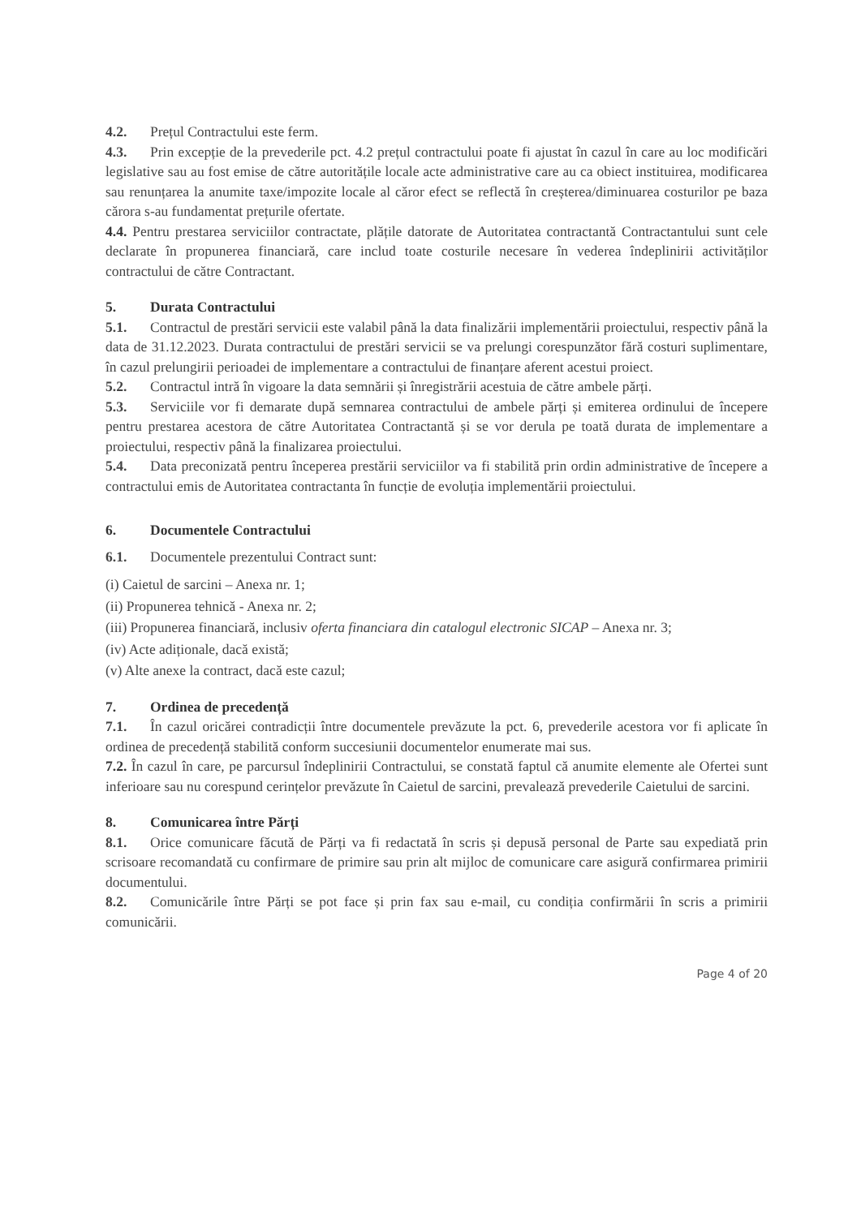4.2. Prețul Contractului este ferm.
4.3. Prin excepție de la prevederile pct. 4.2 prețul contractului poate fi ajustat în cazul în care au loc modificări legislative sau au fost emise de către autoritățile locale acte administrative care au ca obiect instituirea, modificarea sau renunțarea la anumite taxe/impozite locale al căror efect se reflectă în creșterea/diminuarea costurilor pe baza cărora s-au fundamentat prețurile ofertate.
4.4. Pentru prestarea serviciilor contractate, plățile datorate de Autoritatea contractantă Contractantului sunt cele declarate în propunerea financiară, care includ toate costurile necesare în vederea îndeplinirii activităților contractului de către Contractant.
5. Durata Contractului
5.1. Contractul de prestări servicii este valabil până la data finalizării implementării proiectului, respectiv până la data de 31.12.2023. Durata contractului de prestări servicii se va prelungi corespunzător fără costuri suplimentare, în cazul prelungirii perioadei de implementare a contractului de finanțare aferent acestui proiect.
5.2. Contractul intră în vigoare la data semnării și înregistrării acestuia de către ambele părți.
5.3. Serviciile vor fi demarate după semnarea contractului de ambele părți și emiterea ordinului de începere pentru prestarea acestora de către Autoritatea Contractantă și se vor derula pe toată durata de implementare a proiectului, respectiv până la finalizarea proiectului.
5.4. Data preconizată pentru începerea prestării serviciilor va fi stabilită prin ordin administrative de începere a contractului emis de Autoritatea contractanta în funcție de evoluția implementării proiectului.
6. Documentele Contractului
6.1. Documentele prezentului Contract sunt:
(i) Caietul de sarcini – Anexa nr. 1;
(ii) Propunerea tehnică - Anexa nr. 2;
(iii) Propunerea financiară, inclusiv oferta financiara din catalogul electronic SICAP – Anexa nr. 3;
(iv) Acte adiționale, dacă există;
(v) Alte anexe la contract, dacă este cazul;
7. Ordinea de precedență
7.1. În cazul oricărei contradicții între documentele prevăzute la pct. 6, prevederile acestora vor fi aplicate în ordinea de precedență stabilită conform succesiunii documentelor enumerate mai sus.
7.2. În cazul în care, pe parcursul îndeplinirii Contractului, se constată faptul că anumite elemente ale Ofertei sunt inferioare sau nu corespund cerințelor prevăzute în Caietul de sarcini, prevalează prevederile Caietului de sarcini.
8. Comunicarea între Părți
8.1. Orice comunicare făcută de Părți va fi redactată în scris și depusă personal de Parte sau expediată prin scrisoare recomandată cu confirmare de primire sau prin alt mijloc de comunicare care asigură confirmarea primirii documentului.
8.2. Comunicările între Părți se pot face și prin fax sau e-mail, cu condiția confirmării în scris a primirii comunicării.
Page 4 of 20